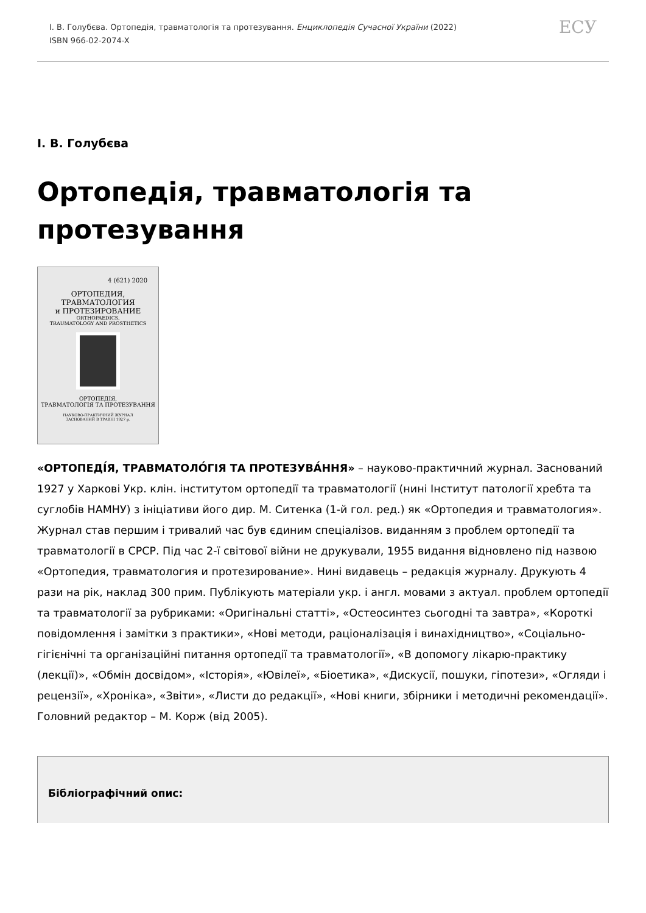І. В. Голубєва. Ортопедія, травматологія та протезування. Енциклопедія Сучасної України (2022)
ISBN 966-02-2074-X
ЕСУ
І. В. Голубєва
Ортопедія, травматологія та протезування
4 (621) 2020
ОРТОПЕДИЯ,
ТРАВМАТОЛОГИЯ
и ПРОТЕЗИРОВАНИЕ
ORTHOPAEDICS,
TRAUMATOLOGY AND PROSTHETICS
ОРТОПЕДІЯ,
ТРАВМАТОЛОГІЯ ТА ПРОТЕЗУВАННЯ
НАУКОВО-ПРАКТИЧНИЙ ЖУРНАЛ
ЗАСНОВАНИЙ В ТРАВНІ 1927 р.
«ОРТОПЕДІ́Я, ТРАВМАТОЛО́ГІЯ ТА ПРОТЕЗУВА́ННЯ» – науково-практичний журнал. Заснований 1927 у Харкові Укр. клін. інститутом ортопедії та травматології (нині Інститут патології хребта та суглобів НАМНУ) з ініціативи його дир. М. Ситенка (1-й гол. ред.) як «Ортопедия и травматология». Журнал став першим і тривалий час був єдиним спеціалізов. виданням з проблем ортопедії та травматології в СРСР. Під час 2-ї світової війни не друкували, 1955 видання відновлено під назвою «Ортопедия, травматология и протезирование». Нині видавець – редакція журналу. Друкують 4 рази на рік, наклад 300 прим. Публікують матеріали укр. і англ. мовами з актуал. проблем ортопедії та травматології за рубриками: «Оригінальні статті», «Остеосинтез сьогодні та завтра», «Короткі повідомлення і замітки з практики», «Нові методи, раціоналізація і винахідництво», «Соціально-гігієнічні та організаційні питання ортопедії та травматології», «В допомогу лікарю-практику (лекції)», «Обмін досвідом», «Історія», «Ювілеї», «Біоетика», «Дискусії, пошуки, гіпотези», «Огляди і рецензії», «Хроніка», «Звіти», «Листи до редакції», «Нові книги, збірники і методичні рекомендації». Головний редактор – М. Корж (від 2005).
Бібліографічний опис: